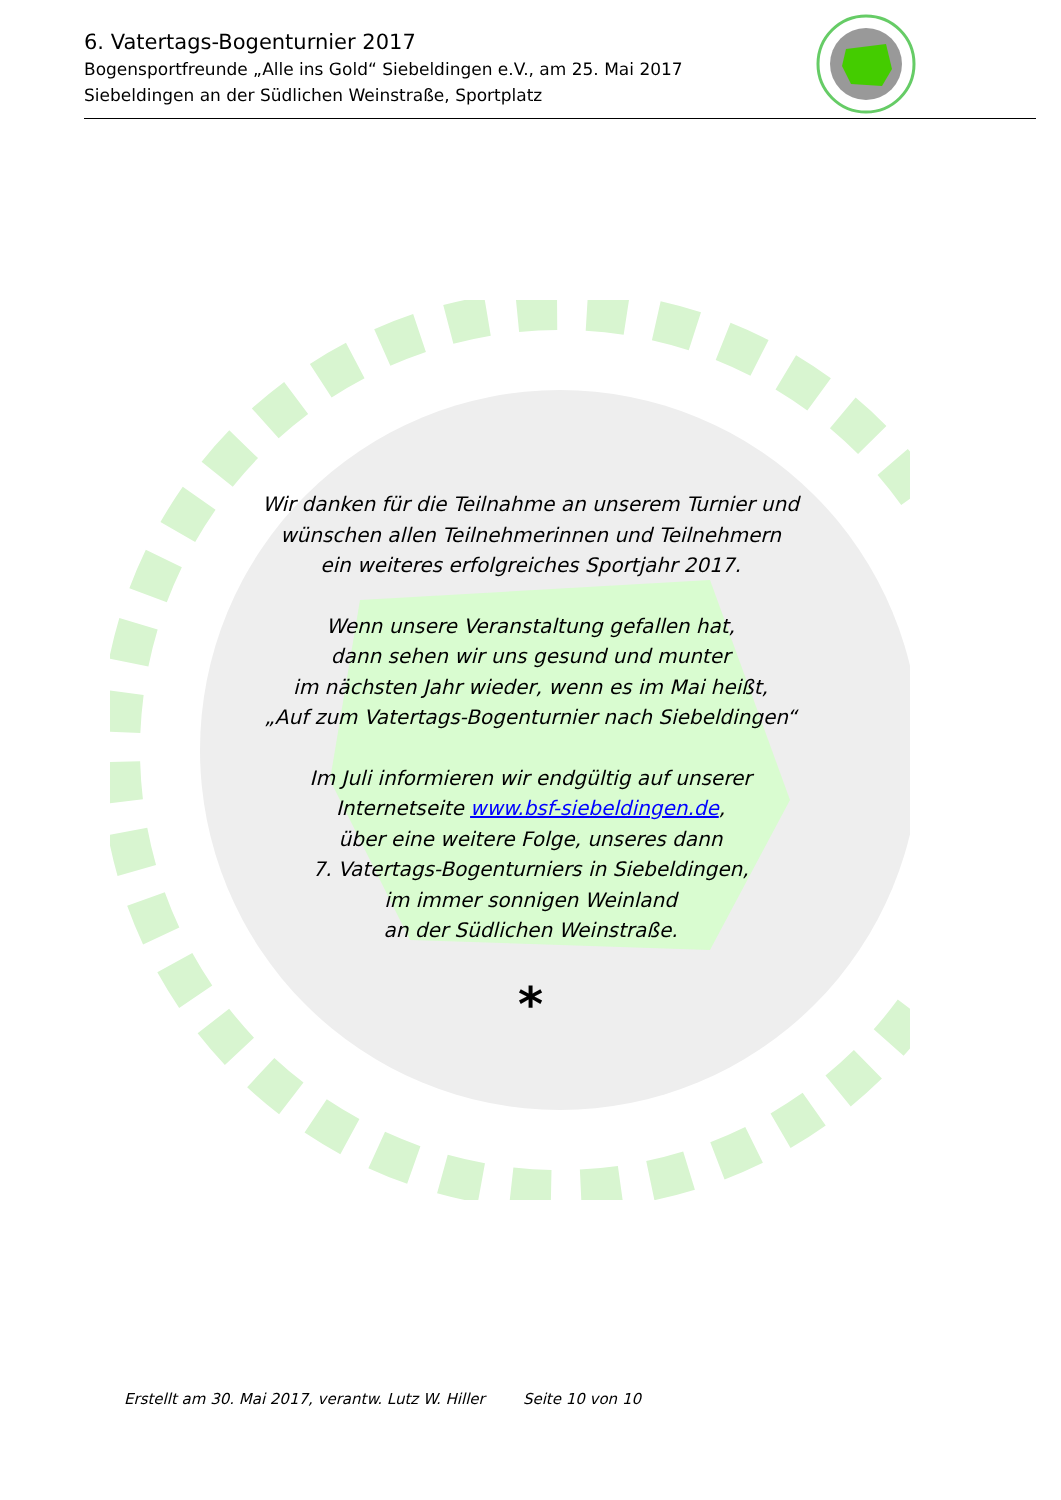6. Vatertags-Bogenturnier 2017
Bogensportfreunde „Alle ins Gold“ Siebeldingen e.V., am 25. Mai 2017
Siebeldingen an der Südlichen Weinstraße, Sportplatz
Wir danken für die Teilnahme an unserem Turnier und
wünschen allen Teilnehmerinnen und Teilnehmern
ein weiteres erfolgreiches Sportjahr 2017.
Wenn unsere Veranstaltung gefallen hat,
dann sehen wir uns gesund und munter
im nächsten Jahr wieder, wenn es im Mai heißt,
„Auf zum Vatertags-Bogenturnier nach Siebeldingen“
Im Juli informieren wir endgültig auf unserer
Internetseite www.bsf-siebeldingen.de,
über eine weitere Folge, unseres dann
7. Vatertags-Bogenturniers in Siebeldingen,
im immer sonnigen Weinland
an der Südlichen Weinstraße.
*
Erstellt am 30. Mai 2017, verantw. Lutz W. Hiller Seite 10 von 10